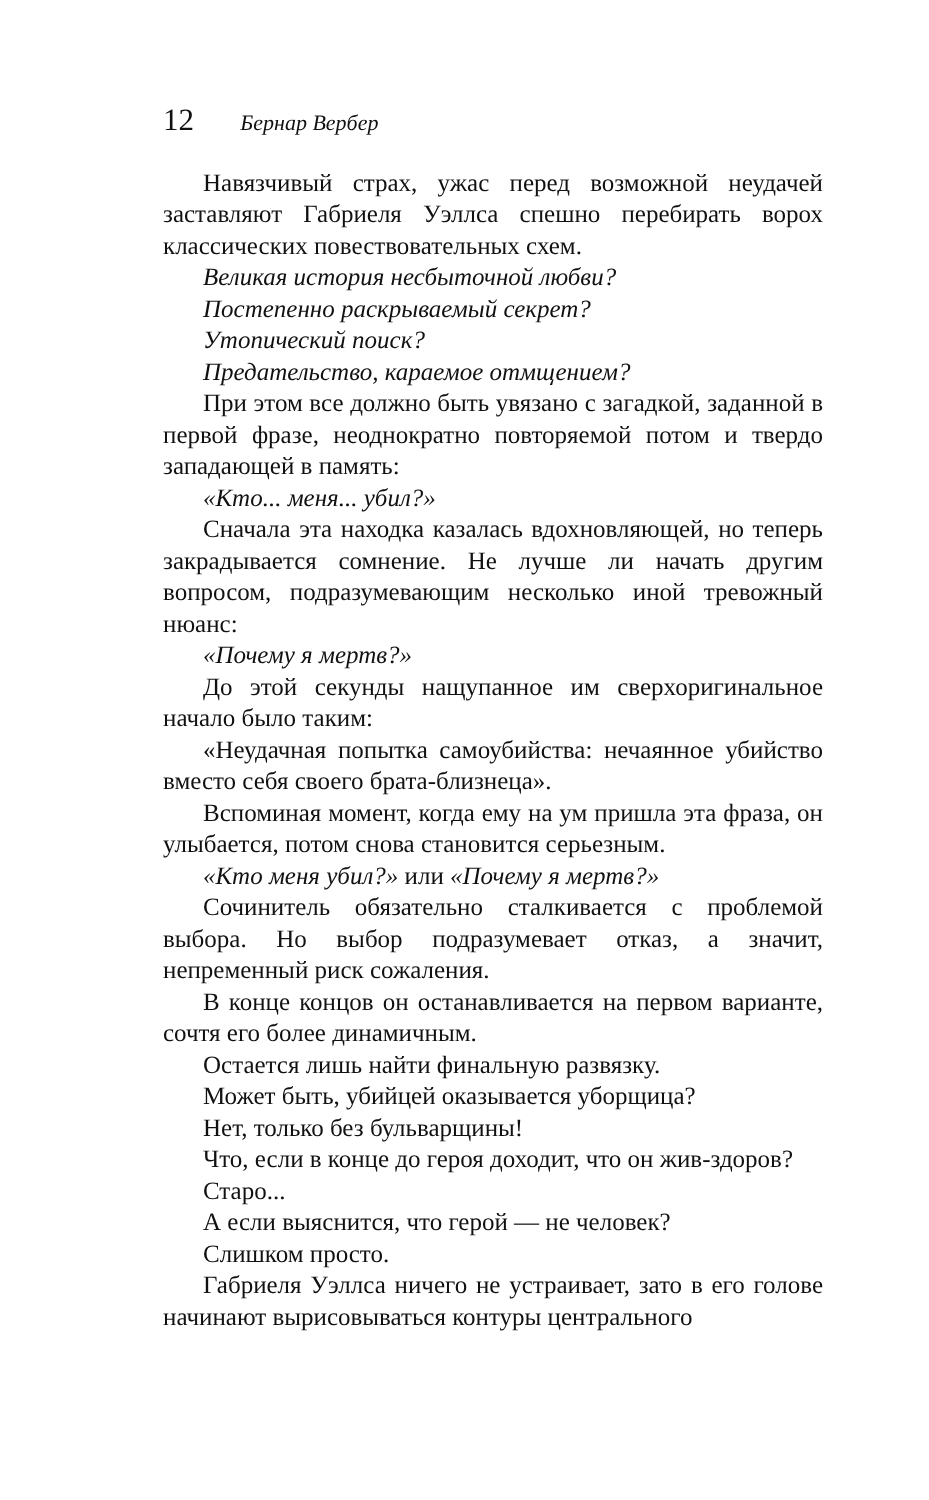12 Бернар Вербер
Навязчивый страх, ужас перед возможной неудачей заставляют Габриеля Уэллса спешно перебирать ворох классических повествовательных схем.
Великая история несбыточной любви?
Постепенно раскрываемый секрет?
Утопический поиск?
Предательство, караемое отмщением?
При этом все должно быть увязано с загадкой, заданной в первой фразе, неоднократно повторяемой потом и твердо западающей в память:
«Кто... меня... убил?»
Сначала эта находка казалась вдохновляющей, но теперь закрадывается сомнение. Не лучше ли начать другим вопросом, подразумевающим несколько иной тревожный нюанс:
«Почему я мертв?»
До этой секунды нащупанное им сверхоригинальное начало было таким:
«Неудачная попытка самоубийства: нечаянное убийство вместо себя своего брата-близнеца».
Вспоминая момент, когда ему на ум пришла эта фраза, он улыбается, потом снова становится серьезным.
«Кто меня убил?» или «Почему я мертв?»
Сочинитель обязательно сталкивается с проблемой выбора. Но выбор подразумевает отказ, а значит, непременный риск сожаления.
В конце концов он останавливается на первом варианте, сочтя его более динамичным.
Остается лишь найти финальную развязку.
Может быть, убийцей оказывается уборщица?
Нет, только без бульварщины!
Что, если в конце до героя доходит, что он жив-здоров?
Старо...
А если выяснится, что герой — не человек?
Слишком просто.
Габриеля Уэллса ничего не устраивает, зато в его голове начинают вырисовываться контуры центрального